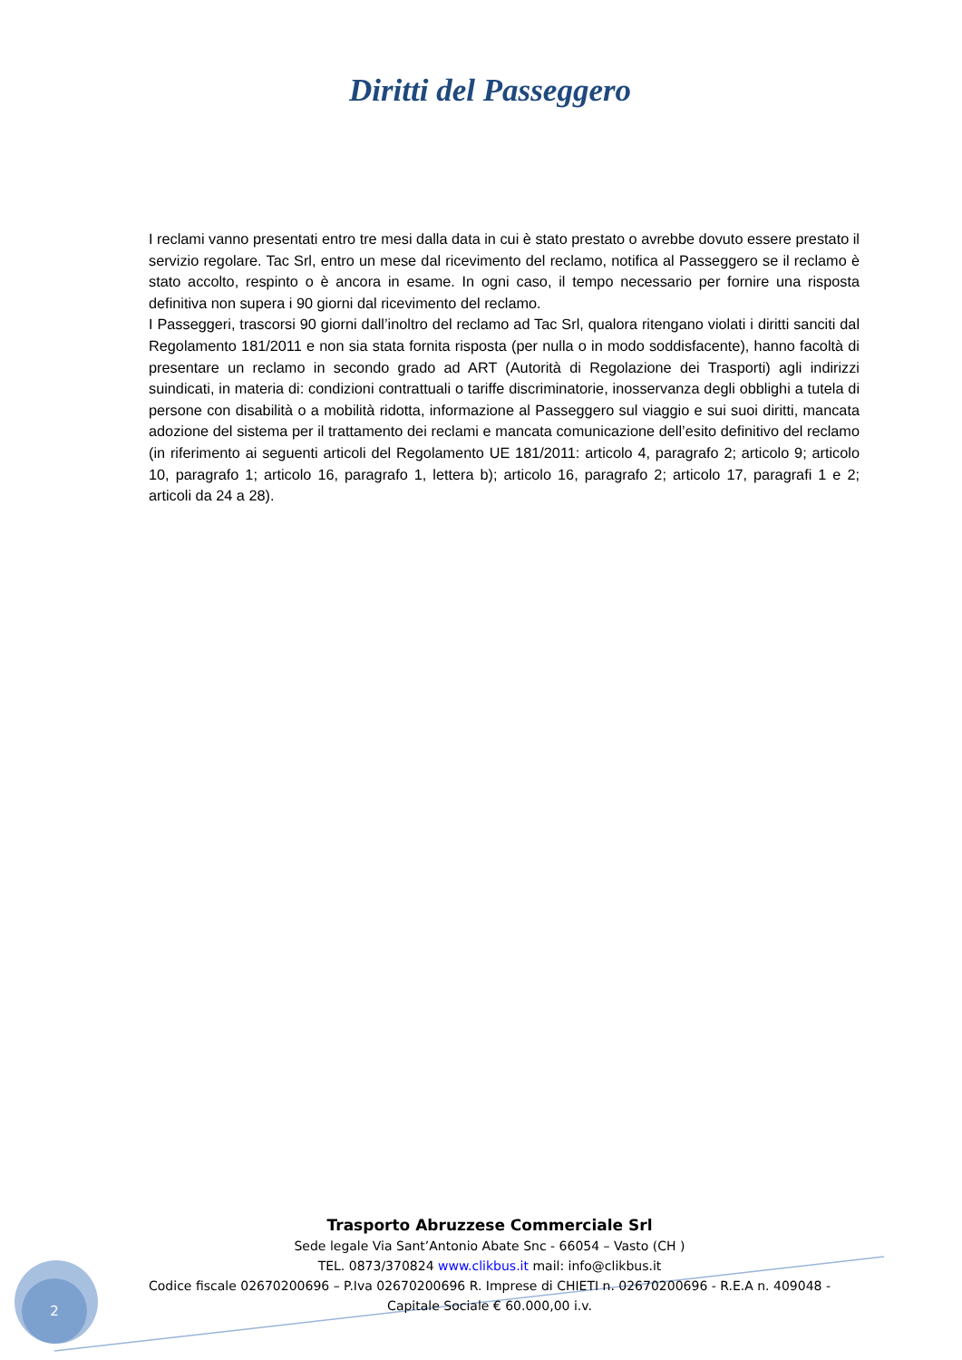Diritti del Passeggero
I reclami vanno presentati entro tre mesi dalla data in cui è stato prestato o avrebbe dovuto essere prestato il servizio regolare. Tac Srl, entro un mese dal ricevimento del reclamo, notifica al Passeggero se il reclamo è stato accolto, respinto o è ancora in esame. In ogni caso, il tempo necessario per fornire una risposta definitiva non supera i 90 giorni dal ricevimento del reclamo.
I Passeggeri, trascorsi 90 giorni dall’inoltro del reclamo ad Tac Srl, qualora ritengano violati i diritti sanciti dal Regolamento 181/2011 e non sia stata fornita risposta (per nulla o in modo soddisfacente), hanno facoltà di presentare un reclamo in secondo grado ad ART (Autorità di Regolazione dei Trasporti) agli indirizzi suindicati, in materia di: condizioni contrattuali o tariffe discriminatorie, inosservanza degli obblighi a tutela di persone con disabilità o a mobilità ridotta, informazione al Passeggero sul viaggio e sui suoi diritti, mancata adozione del sistema per il trattamento dei reclami e mancata comunicazione dell’esito definitivo del reclamo (in riferimento ai seguenti articoli del Regolamento UE 181/2011: articolo 4, paragrafo 2; articolo 9; articolo 10, paragrafo 1; articolo 16, paragrafo 1, lettera b); articolo 16, paragrafo 2; articolo 17, paragrafi 1 e 2; articoli da 24 a 28).
Trasporto Abruzzese Commerciale Srl
Sede legale Via Sant’Antonio Abate Snc - 66054 – Vasto (CH )
TEL. 0873/370824 www.clikbus.it mail: info@clikbus.it
Codice fiscale 02670200696 – P.Iva 02670200696 R. Imprese di CHIETI n. 02670200696 - R.E.A n. 409048 -
Capitale Sociale € 60.000,00 i.v.
2